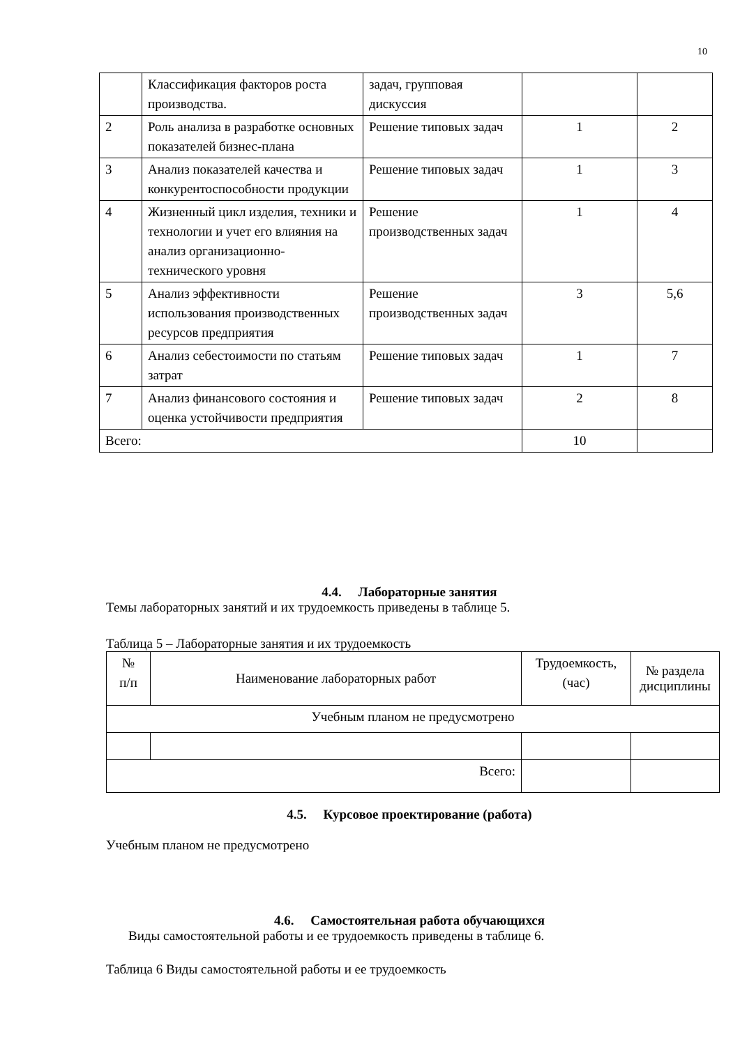10
| | Классификация факторов роста производства. | задач, групповая дискуссия | | |
| 2 | Роль анализа в разработке основных показателей бизнес-плана | Решение типовых задач | 1 | 2 |
| 3 | Анализ показателей качества и конкурентоспособности продукции | Решение типовых задач | 1 | 3 |
| 4 | Жизненный цикл изделия, техники и технологии и учет его влияния на анализ организационно-технического уровня | Решение производственных задач | 1 | 4 |
| 5 | Анализ эффективности использования производственных ресурсов предприятия | Решение производственных задач | 3 | 5,6 |
| 6 | Анализ себестоимости по статьям затрат | Решение типовых задач | 1 | 7 |
| 7 | Анализ финансового состояния и оценка устойчивости предприятия | Решение типовых задач | 2 | 8 |
| Всего: | | | 10 | |
4.4. Лабораторные занятия
Темы лабораторных занятий и их трудоемкость приведены в таблице 5.
Таблица 5 – Лабораторные занятия и их трудоемкость
| № п/п | Наименование лабораторных работ | Трудоемкость, (час) | № раздела дисциплины |
| Учебным планом не предусмотрено | | | |
| Всего: | | | |
4.5. Курсовое проектирование (работа)
Учебным планом не предусмотрено
4.6. Самостоятельная работа обучающихся
Виды самостоятельной работы и ее трудоемкость приведены в таблице 6.
Таблица 6 Виды самостоятельной работы и ее трудоемкость